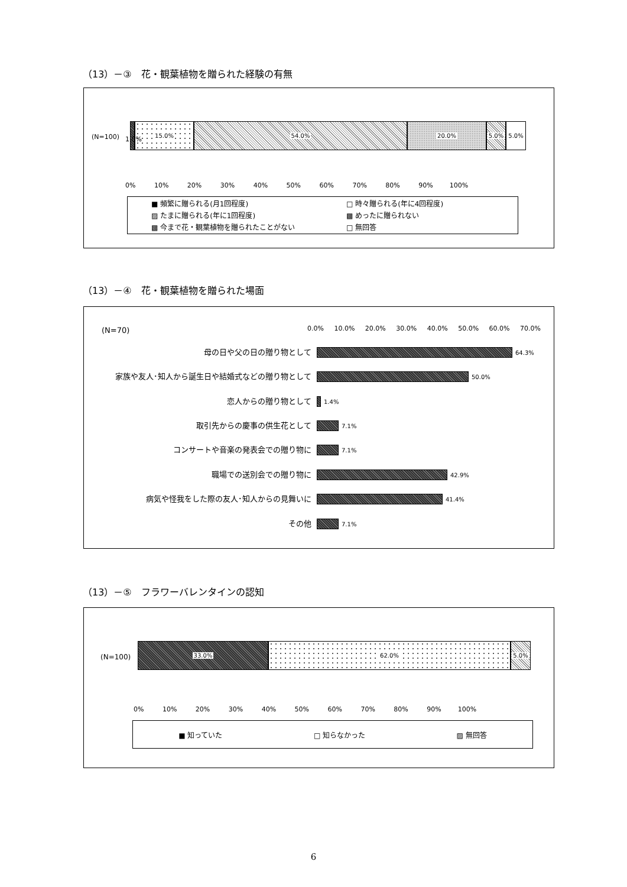（13）－③　花・観葉植物を贈られた経験の有無
(N=100)
15.0% 54.0% 20.0% 5.0% 5.0%
1.0%
0% 10% 20% 30% 40% 50% 60% 70% 80% 90% 100%
■ 頻繁に贈られる(月1回程度) □ 時々贈られる(年に4回程度) ▨ たまに贈られる(年に1回程度) ▩ めったに贈られない ▩ 今まで花・観葉植物を贈られたことがない □ 無回答
（13）－④　花・観葉植物を贈られた場面
(N=70)
0.0% 10.0% 20.0% 30.0% 40.0% 50.0% 60.0% 70.0%
母の日や父の日の贈り物として
家族や友人･知人から誕生日や結婚式などの贈り物として
恋人からの贈り物として
取引先からの慶事の供生花として
コンサートや音楽の発表会での贈り物に
職場での送別会での贈り物に
病気や怪我をした際の友人･知人からの見舞いに
その他
64.3%
50.0%
1.4%
7.1%
7.1%
42.9%
41.4%
7.1%
（13）－⑤　フラワーバレンタインの認知
(N=100)
33.0% 62.0% 5.0%
0% 10% 20% 30% 40% 50% 60% 70% 80% 90% 100%
■ 知っていた □ 知らなかった ▨ 無回答
6